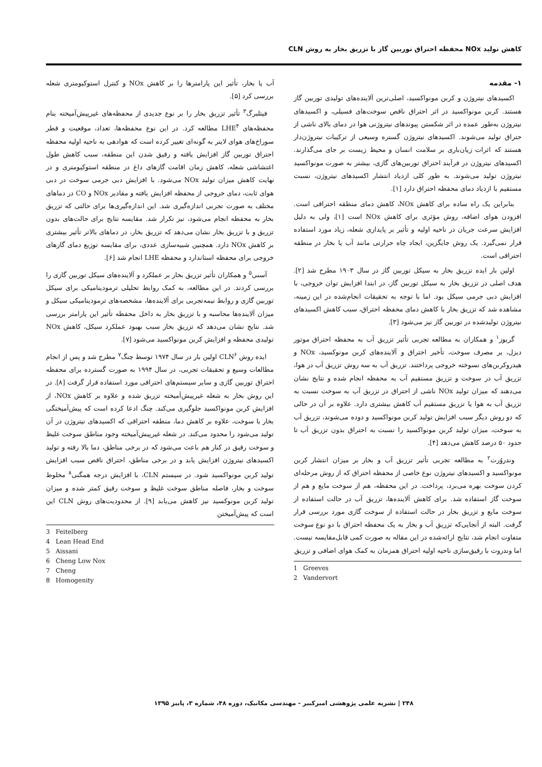کاهش تولید NOx محفظه احتراق توربین گاز با تزریق بخار به روش CLN
۱- مقدمه
اکسیدهای نیتروژن و کربن مونواکسید، اصلی‌ترین آلاینده‌های تولیدی توربین گاز هستند. کربن مونواکسید در اثر احتراق ناقص سوخت‌های فسیلی، و اکسیدهای نیتروژن به‌طور عمده در اثر شکستن پیوندهای نیتروژنی هوا در دمای بالای ناشی از حتراق تولید می‌شوند. اکسیدهای نیتروژن گستره وسیعی از ترکیبات نیتروژن‌دار هستند که اثرات زیان‌باری بر سلامت انسان و محیط زیست بر جای می‌گذارند. اکسیدهای نیتروژن در فرآیند احتراق توربین‌های گازی، بیشتر به صورت مونواکسید نیتروژن تولید می‌شوند. به طور کلی ازدیاد انتشار اکسیدهای نیتروژن، نسبت مستقیم با ازدیاد دمای محفظه احتراق دارد [۱].
بنابراین یک راه ساده برای کاهش NOx، کاهش دمای منطقه احتراقی است. افزودن هوای اضافه، روش مؤثری برای کاهش NOx است [۱]، ولی به دلیل افزایش سرعت جریان در ناحیه اولیه و تأثیر بر پایداری شعله، زیاد مورد استفاده قرار نمی‌گیرد. یک روش جایگزین، ایجاد چاه حرارتی مانند آب یا بخار در منطقه احتراقی است.
اولین بار ایده تزریق بخار به سیکل توربین گاز در سال ۱۹۰۳ مطرح شد [۲]. هدف اصلی در تزریق بخار به سیکل توربین گاز، در ابتدا افزایش توان خروجی، با افزایش دبی جرمی سیکل بود. اما با توجه به تحقیقات انجام‌شده در این زمینه، مشاهده شد که تزریق بخار با کاهش دمای محفظه احتراق، سبب کاهش اکسیدهای نیتروژن تولیدشده در توربین گاز نیز می‌شود [۳].
گریوز<sup>۱</sup> و همکاران به مطالعه تجربی تأثیر تزریق آب به محفظه احتراق موتور دیزل، بر مصرف سوخت، تأخیر احتراق و آلاینده‌های کربن مونوکسید، NOx و هیدروکربن‌های نسوخته خروجی پرداختند. تزریق آب به سه روش تزریق آب در هوا، تزریق آب در سوخت و تزریق مستقیم آب به محفظه انجام شده و نتایج نشان می‌دهند که میزان تولید NOx ناشی از احتراق در تزریق آب به سوخت نسبت به تزریق آب به هوا یا تزریق مستقیم آب کاهش بیشتری دارد. علاوه بر آن در حالی که دو روش دیگر سبب افزایش تولید کربن مونواکسید و دوده می‌شوند، تزریق آب به سوخت، میزان تولید کربن مونواکسید را نسبت به احتراق بدون تزریق آب تا حدود ۵۰ درصد کاهش می‌دهد [۴].
وندروُرت<sup>۲</sup> به مطالعه تجربی تأثیر تزریق آب و بخار بر میزان انتشار کربن مونواکسید و اکسیدهای نیتروژن نوع خاصی از محفظه احتراق که از روش مرحله‌ای کردن سوخت بهره می‌برد، پرداخت. در این محفظه، هم از سوخت مایع و هم از سوخت گاز استفاده شد. برای کاهش آلاینده‌ها، تزریق آب در حالت استفاده از سوخت مایع و تزریق بخار در حالت استفاده از سوخت گازی مورد بررسی قرار گرفت. البته از آنجایی‌که تزریق آب و بخار به یک محفظه احتراق با دو نوع سوخت متفاوت انجام شد، نتایج ارائه‌شده در این مقاله به صورت کمی قابل‌مقایسه نیست. اما وندروت با رقیق‌سازی ناحیه اولیه احتراق همزمان به کمک هوای اضافی و تزریق
1 Greeves
2 Vandervort
آب یا بخار، تأثیر این پارامترها را بر کاهش NOx و کنترل استوکیومتری شعله بررسی کرد [۵].
فیتلبرگ<sup>۳</sup> تأثیر تزریق بخار را بر نوع جدیدی از محفظه‌های غیرپیش‌آمیخته بنام محفظه‌های LHE<sup>۴</sup> مطالعه کرد. در این نوع محفظه‌ها، تعداد، موقعیت و قطر سوراخ‌های هوای لاینر به گونه‌ای تغییر کرده است که هوادهی به ناحیه اولیه محفظه احتراق توربین گاز افزایش یافته و رقیق شدن این منطقه، سبب کاهش طول اغتشاشی شعله، کاهش زمان اقامت گازهای داغ در منطقه استوکیومتری و در نهایت کاهش میزان تولید NOx می‌شود. با افزایش دبی جرمی سوخت در دبی هوای ثابت، دمای خروجی از محفظه افزایش یافته و مقادیر NOx و CO در دماهای مختلف به صورت تجربی اندازه‌گیری شد. این اندازه‌گیری‌ها برای حالتی که تزریق بخار به محفظه انجام می‌شود، نیز تکرار شد. مقایسه نتایج برای حالت‌های بدون تزریق و با تزریق بخار نشان می‌دهد که تزریق بخار، در دماهای بالاتر تأثیر بیشتری بر کاهش NOx دارد. همچنین شبیه‌سازی عددی، برای مقایسه توزیع دمای گازهای خروجی برای محفظه استاندارد و محفظه LHE انجام شد [۶].
آسنی<sup>۵</sup> و همکاران تأثیر تزریق بخار بر عملکرد و آلاینده‌های سیکل توربین گازی را بررسی کردند. در این مطالعه، به کمک روابط تحلیلی ترمودینامیکی برای سیکل توربین گازی و روابط نیمه‌تجربی برای آلاینده‌ها، مشخصه‌های ترمودینامیکی سیکل و میزان آلاینده‌ها محاسبه و با تزریق بخار به داخل محفظه تأثیر این پارامتر بررسی شد. نتایج نشان می‌دهد که تزریق بخار سبب بهبود عملکرد سیکل، کاهش NOx تولیدی محفظه و افزایش کربن مونواکسید می‌شود [۷].
ایده روش CLN<sup>۶</sup> اولین بار در سال ۱۹۷۴ توسط چنگ<sup>۷</sup> مطرح شد و پس از انجام مطالعات وسیع و تحقیقات تجربی، در سال ۱۹۹۴ به صورت گسترده برای محفظه احتراق توربین گازی و سایر سیستم‌های احتراقی مورد استفاده قرار گرفت [۸]. در این روش بخار به شعله غیرپیش‌آمیخته تزریق شده و علاوه بر کاهش NOx، از افزایش کربن مونواکسید جلوگیری می‌کند. چنگ ادعا کرده است که پیش‌آمیختگی بخار با سوخت، علاوه بر کاهش دما، منطقه احتراقی که اکسیدهای نیتروژن در آن تولید می‌شود را محدود می‌کند. در شعله غیرپیش‌آمیخته وجود مناطق سوخت غلیظ و سوخت رقیق در کنار هم باعث می‌شود که در برخی مناطق، دما بالا رفته و تولید اکسیدهای نیتروژن افزایش یابد و در برخی مناطق، احتراق ناقص سبب افزایش تولید کربن مونواکسید شود. در سیستم CLN، با افزایش درجه همگنی<sup>۸</sup> مخلوط سوخت و بخار، فاصله مناطق سوخت غلیظ و سوخت رقیق کمتر شده و میزان تولید کربن مونوکسید نیز کاهش می‌یابد [۹]. از محدودیت‌های روش CLN این است که پیش‌آمیختن
3 Feitelberg
4 Lean Head End
5 Aissani
6 Cheng Low Nox
7 Cheng
8 Homogenity
۲۴۸ | نشریه علمی پژوهشی امیرکبیر - مهندسی مکانیک، دوره ۴۸، شماره ۳، پاییز ۱۳۹۵